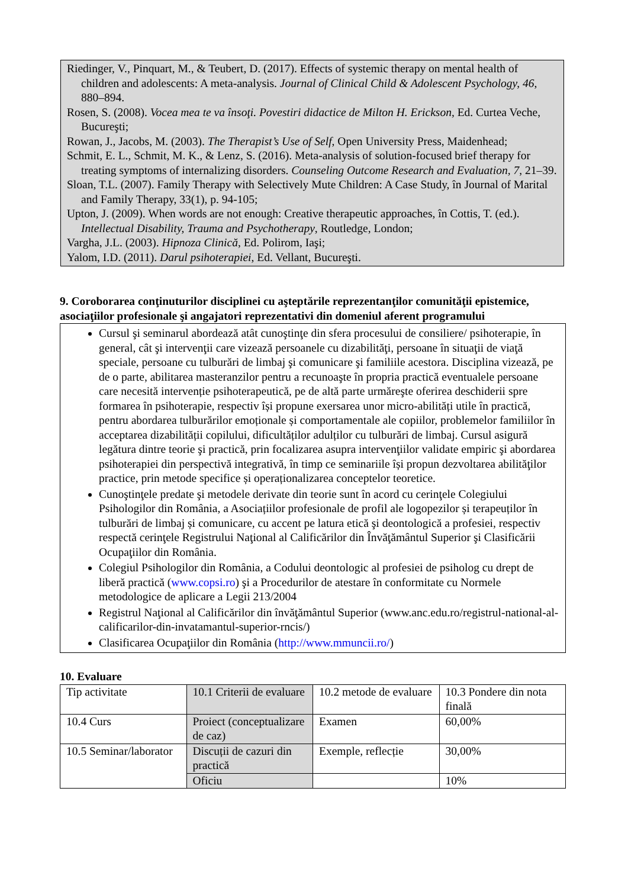Riedinger, V., Pinquart, M., & Teubert, D. (2017). Effects of systemic therapy on mental health of children and adolescents: A meta-analysis. Journal of Clinical Child & Adolescent Psychology, 46, 880–894.
Rosen, S. (2008). Vocea mea te va însoţi. Povestiri didactice de Milton H. Erickson, Ed. Curtea Veche, Bucureşti;
Rowan, J., Jacobs, M. (2003). The Therapist’s Use of Self, Open University Press, Maidenhead;
Schmit, E. L., Schmit, M. K., & Lenz, S. (2016). Meta-analysis of solution-focused brief therapy for treating symptoms of internalizing disorders. Counseling Outcome Research and Evaluation, 7, 21–39.
Sloan, T.L. (2007). Family Therapy with Selectively Mute Children: A Case Study, în Journal of Marital and Family Therapy, 33(1), p. 94-105;
Upton, J. (2009). When words are not enough: Creative therapeutic approaches, în Cottis, T. (ed.). Intellectual Disability, Trauma and Psychotherapy, Routledge, London;
Vargha, J.L. (2003). Hipnoza Clinică, Ed. Polirom, Iaşi;
Yalom, I.D. (2011). Darul psihoterapiei, Ed. Vellant, Bucureşti.
9. Coroborarea conţinuturilor disciplinei cu aşteptările reprezentanţilor comunităţii epistemice, asociaţiilor profesionale şi angajatori reprezentativi din domeniul aferent programului
Cursul şi seminarul abordează atât cunoştinţe din sfera procesului de consiliere/ psihoterapie, în general, cât şi intervenţii care vizează persoanele cu dizabilităţi, persoane în situaţii de viaţă speciale, persoane cu tulburări de limbaj şi comunicare şi familiile acestora. Disciplina vizează, pe de o parte, abilitarea masteranzilor pentru a recunoaşte în propria practică eventualele persoane care necesită intervenție psihoterapeutică, pe de altă parte urmăreşte oferirea deschiderii spre formarea în psihoterapie, respectiv își propune exersarea unor micro-abilități utile în practică, pentru abordarea tulburărilor emoționale și comportamentale ale copiilor, problemelor familiilor în acceptarea dizabilității copilului, dificultăților adulților cu tulburări de limbaj. Cursul asigură legătura dintre teorie şi practică, prin focalizarea asupra intervenţiilor validate empiric şi abordarea psihoterapiei din perspectivă integrativă, în timp ce seminariile își propun dezvoltarea abilităţilor practice, prin metode specifice și operaționalizarea conceptelor teoretice.
Cunoştinţele predate şi metodele derivate din teorie sunt în acord cu cerinţele Colegiului Psihologilor din România, a Asociațiilor profesionale de profil ale logopezilor și terapeuților în tulburări de limbaj și comunicare, cu accent pe latura etică şi deontologică a profesiei, respectiv respectă cerinţele Registrului Naţional al Calificărilor din Învăţământul Superior şi Clasificării Ocupaţiilor din România.
Colegiul Psihologilor din România, a Codului deontologic al profesiei de psiholog cu drept de liberă practică (www.copsi.ro) şi a Procedurilor de atestare în conformitate cu Normele metodologice de aplicare a Legii 213/2004
Registrul Naţional al Calificărilor din învăţământul Superior (www.anc.edu.ro/registrul-national-al- calificarilor-din-invatamantul-superior-rncis/)
Clasificarea Ocupaţiilor din România (http://www.mmuncii.ro/)
10. Evaluare
| Tip activitate | 10.1 Criterii de evaluare | 10.2 metode de evaluare | 10.3 Pondere din nota finală |
| 10.4 Curs | Proiect (conceptualizare de caz) | Examen | 60,00% |
| 10.5 Seminar/laborator | Discuții de cazuri din practică | Exemple, reflecție | 30,00% |
| | Oficiu | | 10% |